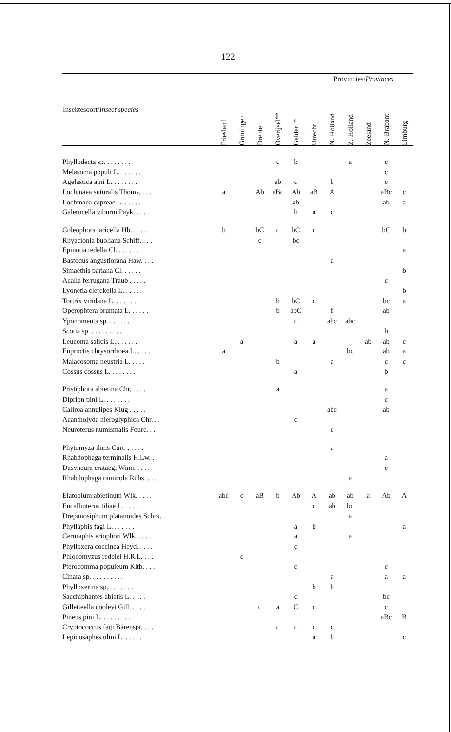122
| Insektesoort/ Insect species | Provincies/ Provinces | | | | | | | | | | |
| --- | --- | --- | --- | --- | --- | --- | --- | --- | --- | --- | --- |
| | Friesland | Groningen | Drente | Overijsel** | Gelderl.* | Utrecht | N.-Holland | Z.-Holland | Zeeland | N.-Brabant | Limburg |
| Phyllodecta sp. . . . . . . . | | | | c | b | | | a | | c | |
| Melasoma populi L. . . . . . . | | | | | | | | | | c | |
| Agelastica alni L. . . . . . . . | | | | ab | c | | b | | | c | |
| Lochmaea suturalis Thoms. . . . | a | | Ab | aBc | Ab | aB | A | | | aBc | c |
| Lochmaea capreae L. . . . . . | | | | | ab | | | | | ab | a |
| Galerucella viburni Payk. . . . . | | | | | b | a | c | | | | |
| Coleophora laricella Hb. . . . . | b | | bC | c | bC | c | | | | bC | b |
| Rhyacionia buoliana Schiff. . . . | | | c | | bc | | | | | | |
| Epinotia tedella Cl. . . . . . . | | | | | | | | | | | a |
| Bastodus angustiorana Haw. . . . | | | | | | | a | | | | |
| Simaethis pariana Cl. . . . . . | | | | | | | | | | | b |
| Acalla ferrugana Traub . . . . . | | | | | | | | | | c | |
| Lyonetia clerckella L. . . . . . | | | | | | | | | | | b |
| Tortrix viridana L. . . . . . . | | | | b | bC | c | | | | bc | a |
| Operophtera brumata L. . . . . . | | | | b | abC | | b | | | ab | |
| Yponomeuta sp. . . . . . . . | | | | | c | | abc | abc | | | |
| Scotia sp. . . . . . . . . . | | | | | | | | | | b | |
| Leucoma salicis L. . . . . . . | | a | | | a | a | | | ab | ab | c |
| Euproctis chrysorrhoea L. . . . . | a | | | | | | | bc | | ab | a |
| Malacosoma neustria L. . . . . | | | | b | | | a | | | c | c |
| Cossus cossus L. . . . . . . . | | | | | a | | | | | b | |
| Pristiphora abietina Chr. . . . . | | | | a | | | | | | a | |
| Diprion pini L. . . . . . . . | | | | | | | | | | c | |
| Caliroa annulipes Klug . . . . . | | | | | | | abc | | | ab | |
| Acantholyda hieroglyphica Chr. . . | | | | | c | | | | | | |
| Neuroterus numismalis Fourc. . . | | | | | | | c | | | | |
| Phytomyza ilicis Curt. . . . . . | | | | | | | a | | | | |
| Rhabdophaga terminalis H.Lw. . . | | | | | | | | | | a | |
| Dasyneura crataegi Winn. . . . . | | | | | | | | | | c | |
| Rhabdophaga ramicola Rübs. . . . | | | | | | | | a | | | |
| Elatobium abietinum Wlk. . . . . | abc | c | aB | b | Ab | A | ab | ab | a | Ab | A |
| Eucallipterus tiliae L. . . . . . | | | | | | c | ab | bc | | | |
| Drepanosiphum platanoides Schrk. . | | | | | | | | a | | | |
| Phyllaphis fagi L. . . . . . . | | | | | a | b | | | | | a |
| Ceruraphis eriophori Wlk. . . . . | | | | | a | | | a | | | |
| Phylloxera coccinea Heyd. . . . . | | | | | c | | | | | | |
| Phloeomyzus redelei H.R.L. . . . | | c | | | | | | | | | |
| Pterocomma populeum Kltb. . . . | | | | | c | | | | | c | |
| Cinara sp. . . . . . . . . . | | | | | | | a | | | a | a |
| Phylloxerina sp. . . . . . . . | | | | | | b | b | | | | |
| Sacchiphantes abietis L. . . . . | | | | | c | | | | | bc | |
| Gilletteella cooleyi Gill. . . . . | | | c | a | C | c | | | | c | |
| Pineus pini L. . . . . . . . . | | | | | | | | | | aBc | B |
| Cryptococcus fagi Bärenspr. . . . | | | | c | c | c | c | | | | |
| Lepidosaphes ulmi L. . . . . . | | | | | | a | b | | | | c |